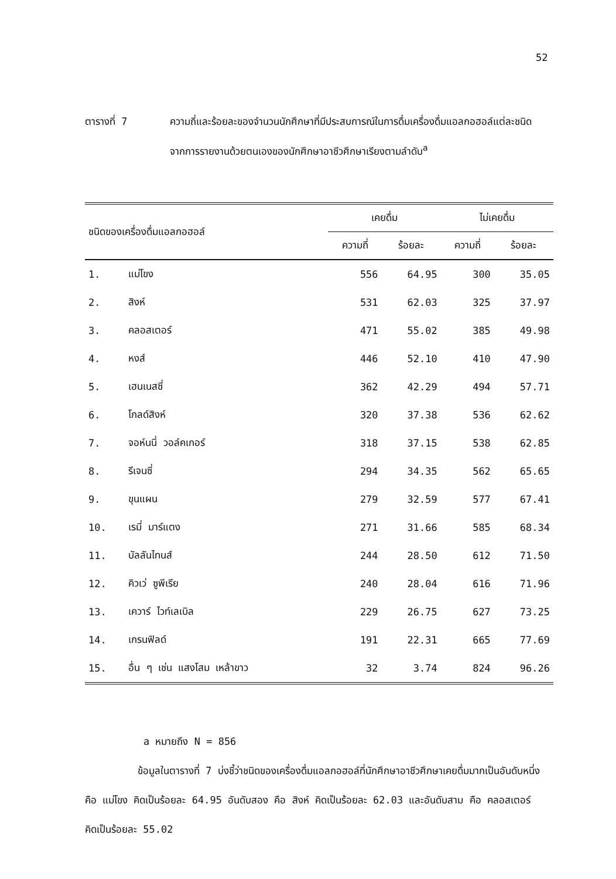52
ตารางที่ 7 ความถี่และร้อยละของจำนวนนักศึกษาที่มีประสบการณ์ในการดื่มเครื่องดื่มแอลกอฮอล์แต่ละชนิด จากการรายงานด้วยตนเองของนักศึกษาอาชีวศึกษาเรียงตามลำดับ<sup>a</sup>
| ชนิดของเครื่องดื่มแอลกอฮอล์ | | เคยดื่ม | | ไม่เคยดื่ม | |
| --- | --- | --- | --- | --- | --- |
| | | ความถี่ | ร้อยละ | ความถี่ | ร้อยละ |
| 1. | แม่โขง | 556 | 64.95 | 300 | 35.05 |
| 2. | สิงห์ | 531 | 62.03 | 325 | 37.97 |
| 3. | คลอสเตอร์ | 471 | 55.02 | 385 | 49.98 |
| 4. | หงส์ | 446 | 52.10 | 410 | 47.90 |
| 5. | เฮนเนสซี่ | 362 | 42.29 | 494 | 57.71 |
| 6. | โกลด์สิงห์ | 320 | 37.38 | 536 | 62.62 |
| 7. | จอห์นนี่ วอล์คเกอร์ | 318 | 37.15 | 538 | 62.85 |
| 8. | รีเจนซี่ | 294 | 34.35 | 562 | 65.65 |
| 9. | ขุนแผน | 279 | 32.59 | 577 | 67.41 |
| 10. | เรมี่ มาร์แตง | 271 | 31.66 | 585 | 68.34 |
| 11. | บัลลันไทนส์ | 244 | 28.50 | 612 | 71.50 |
| 12. | คิวเว่ ซูพีเรีย | 240 | 28.04 | 616 | 71.96 |
| 13. | เควาร์ ไวท์เลเบิล | 229 | 26.75 | 627 | 73.25 |
| 14. | เกรนฟิลด์ | 191 | 22.31 | 665 | 77.69 |
| 15. | อื่น ๆ เช่น แสงโสม เหล้าขาว | 32 | 3.74 | 824 | 96.26 |
a หมายถึง N = 856
ข้อมูลในตารางที่ 7 บ่งชี้ว่าชนิดของเครื่องดื่มแอลกอฮอล์ที่นักศึกษาอาชีวศึกษาเคยดื่มมากเป็นอันดับหนึ่ง คือ แม่โขง คิดเป็นร้อยละ 64.95 อันดับสอง คือ สิงห์ คิดเป็นร้อยละ 62.03 และอันดับสาม คือ คลอสเตอร์ คิดเป็นร้อยละ 55.02